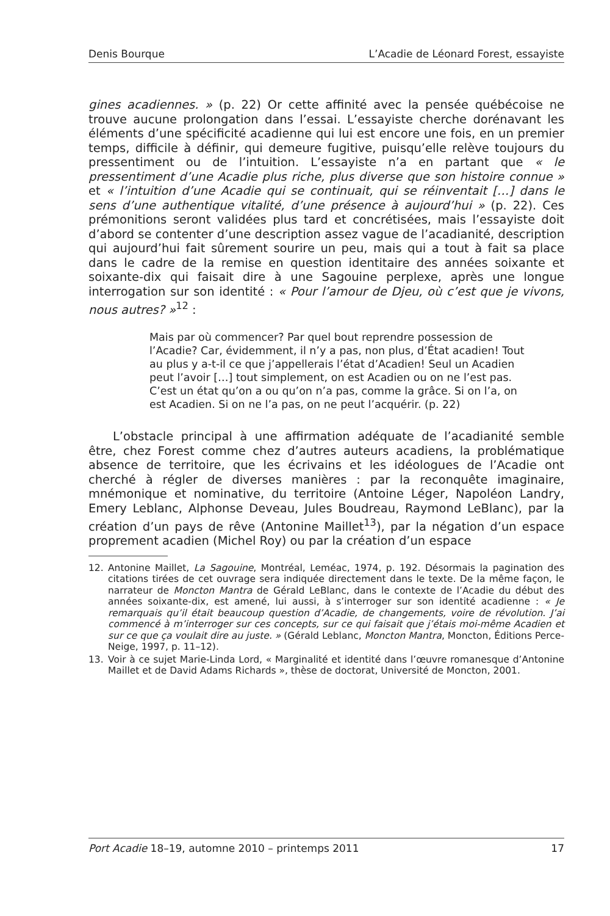Denis Bourque L’Acadie de Léonard Forest, essayiste
gines acadiennes. » (p. 22) Or cette affinité avec la pensée québécoise ne trouve aucune prolongation dans l’essai. L’essayiste cherche dorénavant les éléments d’une spécificité acadienne qui lui est encore une fois, en un premier temps, difficile à définir, qui demeure fugitive, puisqu’elle relève toujours du pressentiment ou de l’intuition. L’essayiste n’a en partant que « le pressentiment d’une Acadie plus riche, plus diverse que son histoire connue » et « l’intuition d’une Acadie qui se continuait, qui se réinventait […] dans le sens d’une authentique vitalité, d’une présence à aujourd’hui » (p. 22). Ces prémonitions seront validées plus tard et concrétisées, mais l’essayiste doit d’abord se contenter d’une description assez vague de l’acadianité, description qui aujourd’hui fait sûrement sourire un peu, mais qui a tout à fait sa place dans le cadre de la remise en question identitaire des années soixante et soixante-dix qui faisait dire à une Sagouine perplexe, après une longue interrogation sur son identité : « Pour l’amour de Djeu, où c’est que je vivons, nous autres? »<sup>12</sup> :
Mais par où commencer? Par quel bout reprendre possession de l’Acadie? Car, évidemment, il n’y a pas, non plus, d’État acadien! Tout au plus y a-t-il ce que j’appellerais l’état d’Acadien! Seul un Acadien peut l’avoir […] tout simplement, on est Acadien ou on ne l’est pas. C’est un état qu’on a ou qu’on n’a pas, comme la grâce. Si on l’a, on est Acadien. Si on ne l’a pas, on ne peut l’acquérir. (p. 22)
L’obstacle principal à une affirmation adéquate de l’acadianité semble être, chez Forest comme chez d’autres auteurs acadiens, la problématique absence de territoire, que les écrivains et les idéologues de l’Acadie ont cherché à régler de diverses manières : par la reconquête imaginaire, mnémonique et nominative, du territoire (Antoine Léger, Napoléon Landry, Emery Leblanc, Alphonse Deveau, Jules Boudreau, Raymond LeBlanc), par la création d’un pays de rêve (Antonine Maillet<sup>13</sup>), par la négation d’un espace proprement acadien (Michel Roy) ou par la création d’un espace
12. Antonine Maillet, La Sagouine, Montréal, Leméac, 1974, p. 192. Désormais la pagination des citations tirées de cet ouvrage sera indiquée directement dans le texte. De la même façon, le narrateur de Moncton Mantra de Gérald LeBlanc, dans le contexte de l’Acadie du début des années soixante-dix, est amené, lui aussi, à s’interroger sur son identité acadienne : « Je remarquais qu’il était beaucoup question d’Acadie, de changements, voire de révolution. J’ai commencé à m’interroger sur ces concepts, sur ce qui faisait que j’étais moi-même Acadien et sur ce que ça voulait dire au juste. » (Gérald Leblanc, Moncton Mantra, Moncton, Éditions Perce-Neige, 1997, p. 11–12).
13. Voir à ce sujet Marie-Linda Lord, « Marginalité et identité dans l’œuvre romanesque d’Antonine Maillet et de David Adams Richards », thèse de doctorat, Université de Moncton, 2001.
Port Acadie 18–19, automne 2010 – printemps 2011 17